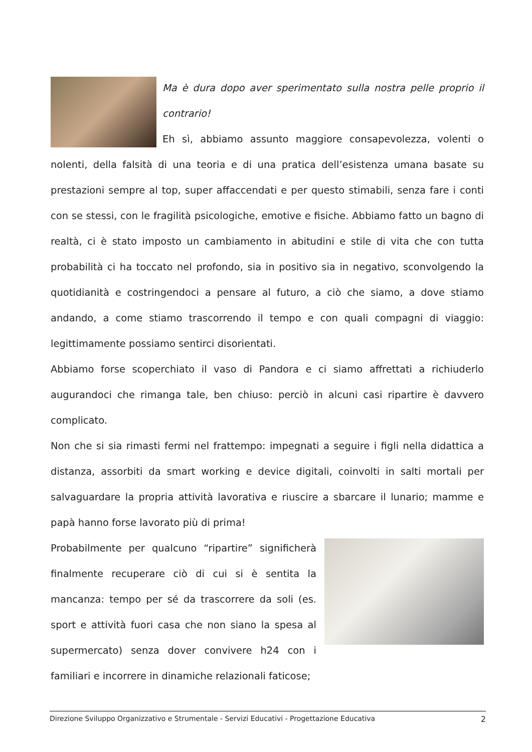Ma è dura dopo aver sperimentato sulla nostra pelle proprio il contrario!
Eh sì, abbiamo assunto maggiore consapevolezza, volenti o nolenti, della falsità di una teoria e di una pratica dell’esistenza umana basate su prestazioni sempre al top, super affaccendati e per questo stimabili, senza fare i conti con se stessi, con le fragilità psicologiche, emotive e fisiche. Abbiamo fatto un bagno di realtà, ci è stato imposto un cambiamento in abitudini e stile di vita che con tutta probabilità ci ha toccato nel profondo, sia in positivo sia in negativo, sconvolgendo la quotidianità e costringendoci a pensare al futuro, a ciò che siamo, a dove stiamo andando, a come stiamo trascorrendo il tempo e con quali compagni di viaggio: legittimamente possiamo sentirci disorientati.
Abbiamo forse scoperchiato il vaso di Pandora e ci siamo affrettati a richiuderlo augurandoci che rimanga tale, ben chiuso: perciò in alcuni casi ripartire è davvero complicato.
Non che si sia rimasti fermi nel frattempo: impegnati a seguire i figli nella didattica a distanza, assorbiti da smart working e device digitali, coinvolti in salti mortali per salvaguardare la propria attività lavorativa e riuscire a sbarcare il lunario; mamme e papà hanno forse lavorato più di prima!
Probabilmente per qualcuno “ripartire” significherà finalmente recuperare ciò di cui si è sentita la mancanza: tempo per sé da trascorrere da soli (es. sport e attività fuori casa che non siano la spesa al supermercato) senza dover convivere h24 con i familiari e incorrere in dinamiche relazionali faticose;
Direzione Sviluppo Organizzativo e Strumentale - Servizi Educativi - Progettazione Educativa 2